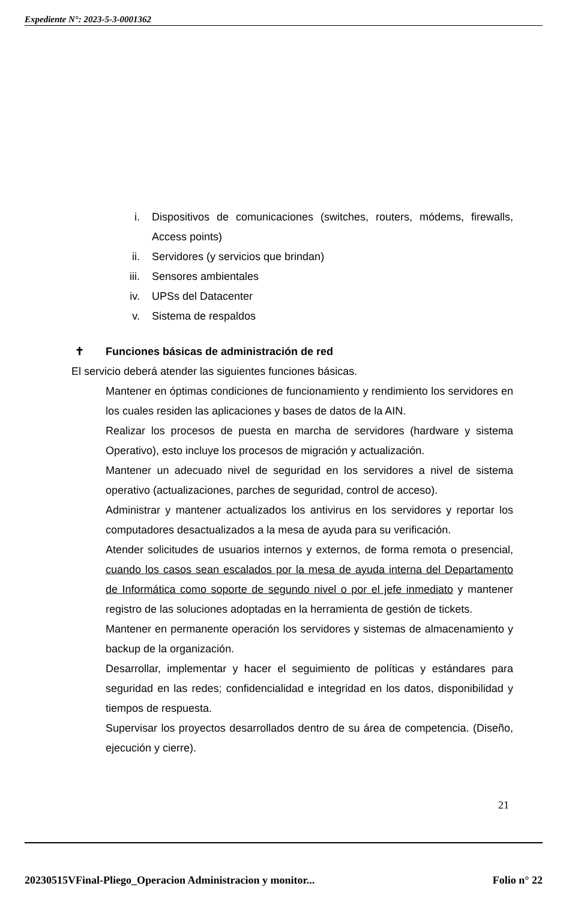Expediente N°: 2023-5-3-0001362
i. Dispositivos de comunicaciones (switches, routers, módems, firewalls, Access points)
ii. Servidores (y servicios que brindan)
iii. Sensores ambientales
iv. UPSs del Datacenter
v. Sistema de respaldos
✝ Funciones básicas de administración de red
El servicio deberá atender las siguientes funciones básicas.
Mantener en óptimas condiciones de funcionamiento y rendimiento los servidores en los cuales residen las aplicaciones y bases de datos de la AIN.
Realizar los procesos de puesta en marcha de servidores (hardware y sistema Operativo), esto incluye los procesos de migración y actualización.
Mantener un adecuado nivel de seguridad en los servidores a nivel de sistema operativo (actualizaciones, parches de seguridad, control de acceso).
Administrar y mantener actualizados los antivirus en los servidores y reportar los computadores desactualizados a la mesa de ayuda para su verificación.
Atender solicitudes de usuarios internos y externos, de forma remota o presencial, cuando los casos sean escalados por la mesa de ayuda interna del Departamento de Informática como soporte de segundo nivel o por el jefe inmediato y mantener registro de las soluciones adoptadas en la herramienta de gestión de tickets.
Mantener en permanente operación los servidores y sistemas de almacenamiento y backup de la organización.
Desarrollar, implementar y hacer el seguimiento de políticas y estándares para seguridad en las redes; confidencialidad e integridad en los datos, disponibilidad y tiempos de respuesta.
Supervisar los proyectos desarrollados dentro de su área de competencia. (Diseño, ejecución y cierre).
21
20230515VFinal-Pliego_Operacion Administracion y monitor... Folio n° 22